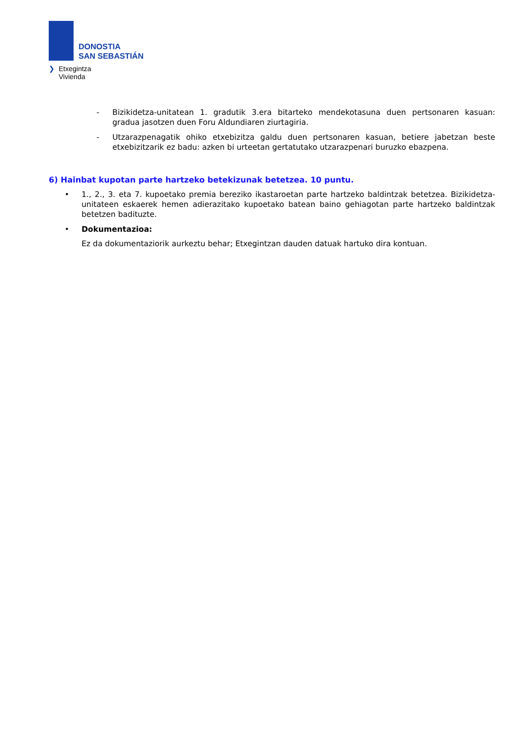DONOSTIA
SAN SEBASTIÁN
❯ Etxegintza
Vivienda
- Bizikidetza-unitatean 1. gradutik 3.era bitarteko mendekotasuna duen pertsonaren kasuan: gradua jasotzen duen Foru Aldundiaren ziurtagiria.
- Utzarazpenagatik ohiko etxebizitza galdu duen pertsonaren kasuan, betiere jabetzan beste etxebizitzarik ez badu: azken bi urteetan gertatutako utzarazpenari buruzko ebazpena.
6) Hainbat kupotan parte hartzeko betekizunak betetzea. 10 puntu.
• 1., 2., 3. eta 7. kupoetako premia bereziko ikastaroetan parte hartzeko baldintzak betetzea. Bizikidetza-unitateen eskaerek hemen adierazitako kupoetako batean baino gehiagotan parte hartzeko baldintzak betetzen badituzte.
• Dokumentazioa:
Ez da dokumentaziorik aurkeztu behar; Etxegintzan dauden datuak hartuko dira kontuan.